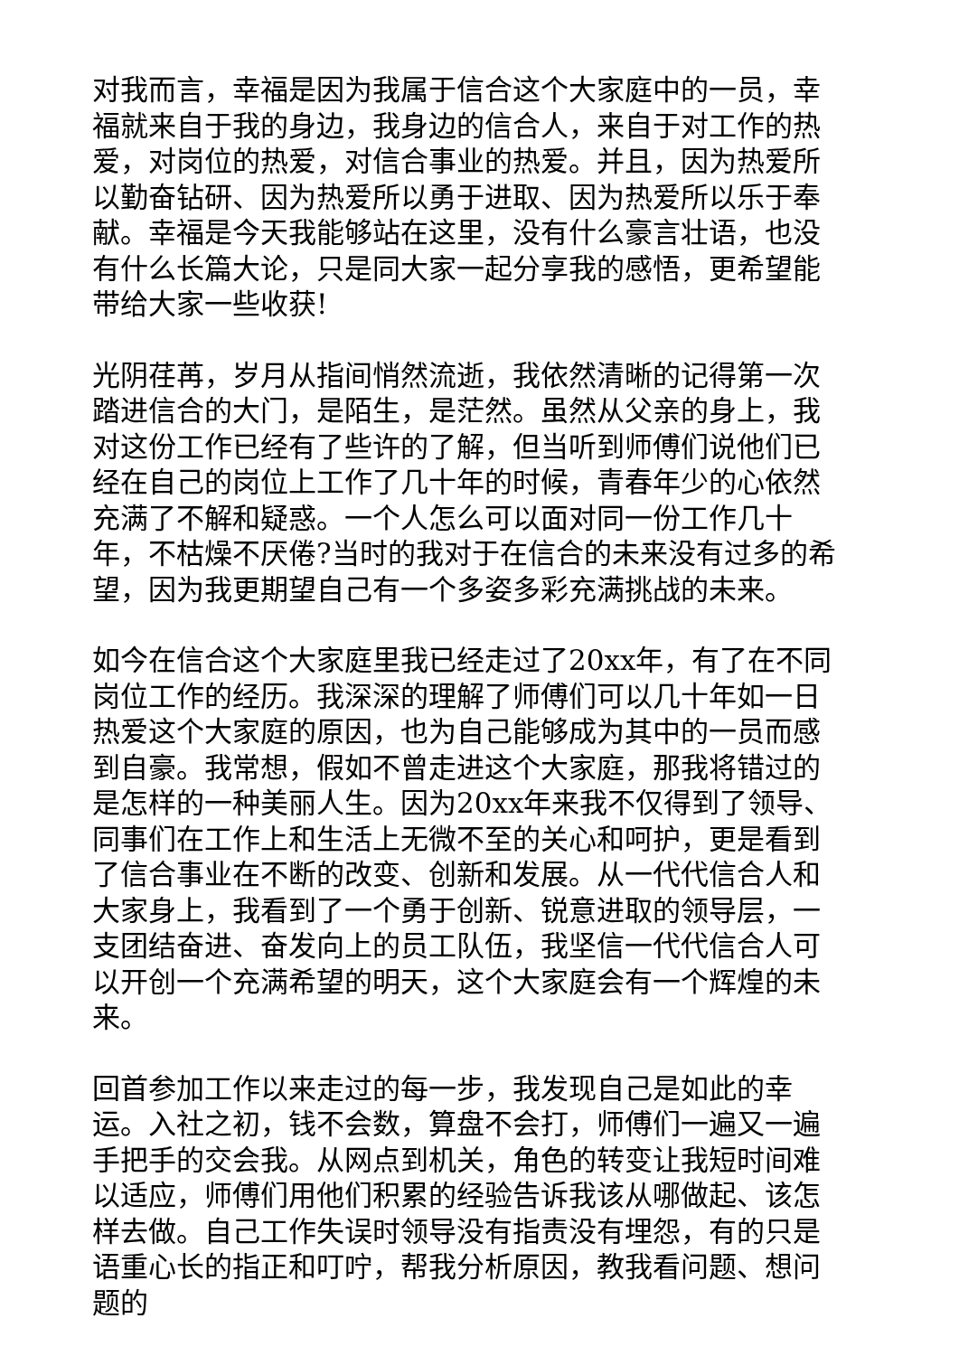对我而言，幸福是因为我属于信合这个大家庭中的一员，幸福就来自于我的身边，我身边的信合人，来自于对工作的热爱，对岗位的热爱，对信合事业的热爱。并且，因为热爱所以勤奋钻研、因为热爱所以勇于进取、因为热爱所以乐于奉献。幸福是今天我能够站在这里，没有什么豪言壮语，也没有什么长篇大论，只是同大家一起分享我的感悟，更希望能带给大家一些收获!
光阴荏苒，岁月从指间悄然流逝，我依然清晰的记得第一次踏进信合的大门，是陌生，是茫然。虽然从父亲的身上，我对这份工作已经有了些许的了解，但当听到师傅们说他们已经在自己的岗位上工作了几十年的时候，青春年少的心依然充满了不解和疑惑。一个人怎么可以面对同一份工作几十年，不枯燥不厌倦?当时的我对于在信合的未来没有过多的希望，因为我更期望自己有一个多姿多彩充满挑战的未来。
如今在信合这个大家庭里我已经走过了20xx年，有了在不同岗位工作的经历。我深深的理解了师傅们可以几十年如一日热爱这个大家庭的原因，也为自己能够成为其中的一员而感到自豪。我常想，假如不曾走进这个大家庭，那我将错过的是怎样的一种美丽人生。因为20xx年来我不仅得到了领导、同事们在工作上和生活上无微不至的关心和呵护，更是看到了信合事业在不断的改变、创新和发展。从一代代信合人和大家身上，我看到了一个勇于创新、锐意进取的领导层，一支团结奋进、奋发向上的员工队伍，我坚信一代代信合人可以开创一个充满希望的明天，这个大家庭会有一个辉煌的未来。
回首参加工作以来走过的每一步，我发现自己是如此的幸运。入社之初，钱不会数，算盘不会打，师傅们一遍又一遍手把手的交会我。从网点到机关，角色的转变让我短时间难以适应，师傅们用他们积累的经验告诉我该从哪做起、该怎样去做。自己工作失误时领导没有指责没有埋怨，有的只是语重心长的指正和叮咛，帮我分析原因，教我看问题、想问题的